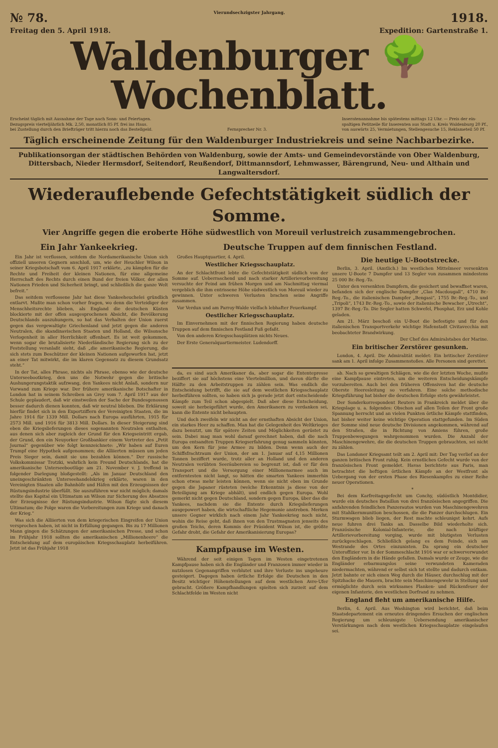№ 78. Vierundsechzigster Jahrgang. 1918.
Freitag den 5. April 1918. Expedition: Gartenstraße 1.
Waldenburger 🌳 Wochenblatt.
Erscheint täglich mit Ausnahme der Tage nach Sonn- und Feiertagen.
Bezugspreis vierteljährlich Mk. 2,50, monatlich 85 Pf. frei ins Haus.
bei Zustellung durch den Briefträger tritt hierzu noch das Bestellgeld.
Fernsprecher Nr. 3. Inseratenannahme bis spätestens mittags 12 Uhr. — Preis der ein-
spaltigen Petitzeile für Inserenten aus Stadt u. Kreis Waldenburg 20 Pf.,
von auswärts 25, Vermietungen, Stellengesuche 15, Reklameteil 50 Pf.
Täglich erscheinende Zeitung für den Waldenburger Industriekreis und seine Nachbarbezirke.
Publikationsorgan der städtischen Behörden von Waldenburg, sowie der Amts- und Gemeindevorstände von Ober Waldenburg, Dittersbach, Nieder Hermsdorf, Seitendorf, Reußendorf, Dittmannsdorf, Lehmwasser, Bärengrund, Neu- und Althain und Langwaltersdorf.
Wiederauflebende Gefechtstätigkeit südlich der Somme.
Vier Angriffe gegen die eroberte Höhe südwestlich von Moreuil verlustreich zusammengebrochen.
Ein Jahr Yankeekrieg.
Ein Jahr ist verflossen, seitdem die Nordamerikanische Union sich offiziell unseren Gegnern anschloß, um, wie der Heuchler Wilson in seiner Kriegsbotschaft vom 6. April 1917 erklärte, „zu kämpfen für die Rechte und Freiheit der kleinen Nationen, für eine allgemeine Herrschaft des Rechts durch einen Bund der freien Völker, der allen Nationen Frieden und Sicherheit bringt, und schließlich die ganze Welt befreit.“
Das seitdem verflossene Jahr hat diese Yankeeheuchelei gründlich entlarvt. Mußte man schon vorher fragen, wo denn die Verteidiger der Menschheitsrechte blieben, als England die deutschen Küsten blockierte mit der offen ausgesprochenen Absicht, die Bevölkerung Deutschlands auszuhungern, so hat das Verhalten der Union zuerst gegen das vergewaltigte Griechenland und jetzt gegen die anderen Neutralen, die skandinavischen Staaten und Holland, die Wilsonsche Verlogenheit in aller Herrlichkeit offenbart. Es ist weit gekommen, wenn sogar die brutalisierte Niederländische Regierung sich zu der Feststellung veranlaßt sieht, daß „die amerikanische Regierung, die sich stets zum Beschützer der kleinen Nationen aufgeworfen hat, jetzt an einer Tat mitwirkt, die im klaren Gegensatz zu diesem Grundsatz steht.“
In der Tat, alles Phrase, nichts als Phrase, ebenso wie der deutsche Unterseebootkrieg, den uns die Notwehr gegen die britische Aushungerungstaktik aufzwang, den Yankees nicht Anlaß, sondern nur Vorwand zum Kriege war. Der frühere amerikanische Botschafter in London hat in seinem Schreiben an Grey vom 7. April 1917 aus der Schule geplaudert, daß wir einstweilen der Sache der Bundesgenossen besser dadurch dienen konnten, daß wir neutral blieben. Die Erklärung hierfür findet sich in den Exportziffern der Vereinigten Staaten, die im Jahre 1914 für 1339 Mill. Dollars nach Europa ausführten, 1915 für 2573 Mill. und 1916 für 3813 Mill. Dollars. In dieser Steigerung sind eben die Kriegslieferungen dieses sogenannten Neutralen enthalten, aus denen sich aber zugleich der Grund für den Kriegseintritt ergab, der Grund, den ein Neuyorker Großbankier einem Vertreter des „Petit Journal“ gegenüber wie folgt kennzeichnete: „Wir haben auf Euren Trumpf eine Hypothek aufgenommen; die Alliierten müssen um jeden Preis Sieger sein, damit sie uns bezahlen können.“ Der russische Volkskommissar Trotzki, wahrlich kein Freund Deutschlands, hat die amerikanische Unterseebootlüge am 21. November v. J. treffend in folgender Darlegung bloßgestellt: „Als im Januar Deutschland den uneingeschränkten Unterseehandelskrieg erklärte, waren in den Vereinigten Staaten alle Bahnhöfe und Häfen mit den Erzeugnissen der Rüstungsindustrie überfüllt. Sie auszuführen war nicht möglich; damals stellte das Kapital ein Ultimatum an Wilson zur Sicherung des Absatzes der Erzeugnisse der Rüstungsindustrie. Wilson fügte sich diesem Ultimatum; die Folge waren die Vorbereitungen zum Kriege und danach der Krieg.“
Was sich die Alliierten von dem kriegerischen Eingreifen der Union versprochen haben, ist nicht in Erfüllung gegangen. Bis zu 17 Millionen Mann gingen die Schätzungen der amerikanischen Presse, und schon im Frühjahr 1918 sollten die amerikanischen „Millionenheere“ die Entscheidung auf dem europäischen Kriegsschauplatz herbeiführen. Jetzt ist das Frühjahr 1918
Deutsche Truppen auf dem finnischen Festland.
Großes Hauptquartier, 4. April.
Westlicher Kriegsschauplatz.
An der Schlachtfront lebte die Gefechtstätigkeit südlich von der Somme auf. Ueberraschend und nach starker Artillerievorbereitung versuchte der Feind am frühen Morgen und am Nachmittag viermal vergeblich die ihm entrissene Höhe südwestlich von Moreuil wieder zu gewinnen. Unter schweren Verlusten brachen seine Angriffe zusammen.
Vor Verdun und am Parroy-Walde vielfach lebhafter Feuerkampf.
Oestlicher Kriegsschauplatz.
Im Einvernehmen mit der finnischen Regierung haben deutsche Truppen auf dem finnischen Festland Fuß gefaßt.
Von den anderen Kriegsschauplätzen nichts Neues.
Der Erste Generalquartiermeister. Ludendorff.
Die heutige U-Bootstrecke.
Berlin, 3. April. (Amtlich.) Im westlichen Mittelmeer versenkten unsere U-Boote 7 Dampfer und 13 Segler von zusammen mindestens 25 000 Br.-Reg.-To.
Unter den versenkten Dampfern, die gesichert und bewaffnet waren, befanden sich der englische Dampfer „Clas Macdougall“, 4710 Br.-Reg.-To., die italienischen Dampfer „Bengasi“, 1755 Br.-Reg.-To., und „Tripoli“, 1743 Br.-Reg.-To., sowie der italienische Bewacher „Utrecht“, 1397 Br.-Reg.-To. Die Segler hatten Schwefel, Phosphat, Erz und Kohle geladen.
Am 21. März beschoß ein U-Boot die befestigte und für den italienischen Transportverkehr wichtige Hafenstadt Civitavecchia mit beobachteter Brandwirkung.
Der Chef des Admiralstabes der Marine.
Ein britischer Zerstörer gesunken.
London, 4. April. Die Admiralität meldet: Ein britischer Zerstörer sank am 1. April infolge Zusammenstoßes. Alle Personen sind gerettet.
da, es sind auch Amerikaner da, aber sogar die Ententepresse beziffert sie auf höchstens eine Viertelmillion, und davon dürfte die Hälfte zu den Arbeitstruppen zu zählen sein. Was endlich die Entscheidung betrifft, die sie auf dem westlichen Kriegsschauplatz herbeiführen sollten, so haben sich ja gerade jetzt dort entscheidende Kämpfe zum Teil schon abgespielt. Daß aber diese Entscheidung, soweit sie herbeigeführt wurde, den Amerikanern zu verdanken sei, kann die Entente nicht behaupten.
Und doch zweifeln wir nicht an der ernsthaften Absicht der Union, ein starkes Heer zu schaffen. Man hat die Gelegenheit des Weltkrieges dazu benutzt, um für spätere Zeiten und Möglichkeiten gerüstet zu sein. Dabei mag man wohl darauf gerechnet haben, daß die nach Europa entsandten Truppen Kriegserfahrung genug sammeln könnten, um den Kern für jene Armee zu bilden. Denn wenn auch der Schiffsfrachtraum der Union, der am 1. Januar auf 4,15 Millionen Tonnen beziffert wurde, trotz aller an Holland und den anderen Neutralen verübten Seeräubereien so begrenzt ist, daß er für den Transport und die Versorgung einer Millionenarmee auch im entferntesten nicht langt, so hätten die smarten Yankees immerhin schon etwas mehr leisten können, wenn sie nicht eben im Grunde gegen die Japaner rüsteten (welche Erkenntnis ja diese von der Beteiligung am Kriege abhält), und endlich gegen Europa. Wohl gemerkt nicht gegen Deutschland, sondern gegen Europa, über das die Yankees, nachdem sie die Entente durch Kriegslieferungen ausgepowert haben, die wirtschaftliche Hegemonie anstreben. Merken unsere Gegner wirklich nach einem Jahr Yankeekrieg noch nicht, wohin die Reise geht, daß ihnen von den Trustmagnaten jenseits des großen Teichs, deren Kommis der Präsident Wilson ist, die größte Gefahr droht, die Gefahr der Amerikanisierung Europas?
Kampfpause im Westen.
Während der seit einigen Tagen im Westen eingetretenen Kampfpause haben sich die Engländer und Franzosen immer wieder in nutzlosen Gegenangriffen verblutet und ihre Verluste ins ungeheure gesteigert. Dagegen haben örtliche Erfolge die Deutschen in den Besitz wichtiger Höhenstellungen auf dem westlichen Avre-Ufer gebracht. Größere Kampfhandlungen spielten sich zurzeit auf dem Schlachtfelde im Westen nicht
ab. Nach so gewaltigen Schlägen, wie die der letzten Woche, mußte eine Kampfpause eintreten, um die weiteren Entscheidungskämpfe vorzubereiten. Auch bei den früheren Offensiven hat die deutsche Oberste Heeresleitung so verfahren. Eine solche methodische Kriegsführung hat bisher die deutschen Erfolge stets gewährleistet.
Der Sonderkorrespondent Reuters in Frankreich meldet über die Kriegslage u. a. folgendes: Obschon auf allen Teilen der Front große Spannung herrscht und an vielen Punkten örtliche Kämpfe stattfinden, hat bisher weiter keine wichtige Operation stattgefunden. Im Süden der Somme sind neue deutsche Divisionen angekommen, während auf den Straßen, die in Richtung von Amiens führen, große Truppenbewegungen wahrgenommen wurden. Die Anzahl der Maschinengewehre, die die deutschen Truppen gebrauchten, sei nicht zu zählen.
Das Londoner Kriegsamt teilt am 2. April mit: Der Tag verlief an der ganzen britischen Front ruhig. Kein ernstliches Gefecht wurde von der französischen Front gemeldet. Havas berichtete aus Paris, man betrachtet die heftigen örtlichen Kämpfe an der Westfront als Uebergang von der ersten Phase des Riesenkampfes zu einer Reihe neuer Operationen.
*
Bei dem Karfreitagsgefecht um Conchy, südöstlich Montdidier, wurde ein deutsches Bataillon von drei französischen angegriffen. Die anfahrenden feindlichen Panzerautos wurden von Maschinengewehren mit Stahlkernmunition beschossen, die die Panzer durchschlugen. Ein Sturmwagen blieb liegen, der Rest machte schleunigst kehrt. Aufs neue fuhren drei Tanks an. Dasselbe Bild wiederholte sich. Französische Kolonial-Infanterie, die nach kräftiger Artillerievorbereitung vorging, wurde mit blutigsten Verlusten zurückgeschlagen. Schließlich gelang es dem Feinde, sich am Westrande des Ortes einzunisten. Da sprang ein deutscher Unteroffizier vor. In der Sommeschlacht 1916 war er schwerverwundet den Engländern in die Hände gefallen. Damals wurde er Zeuge, wie die Engländer erbarmungslos seine verwundeten Kameraden niedermachten, während er selbst sich tot stellte und dadurch entkam. Jetzt bahnte er sich einen Weg durch die Häuser, durchschlug mit der Spitzhacke die Mauern, brachte sein Maschinengewehr in Stellung und ermöglichte durch sein wirksames Flanken- und Rückenfeuer der eigenen Infanterie, den westlichen Dorfrand zu nehmen.
England fleht um amerikanische Hilfe.
Berlin, 4. April. Aus Washington wird berichtet, daß beim Staatsdepartement ein erneutes dringendes Ersuchen der englischen Regierung um schleunigste Uebersendung amerikanischer Verstärkungen nach dem westlichen Kriegsschauplatze eingelaufen sei.